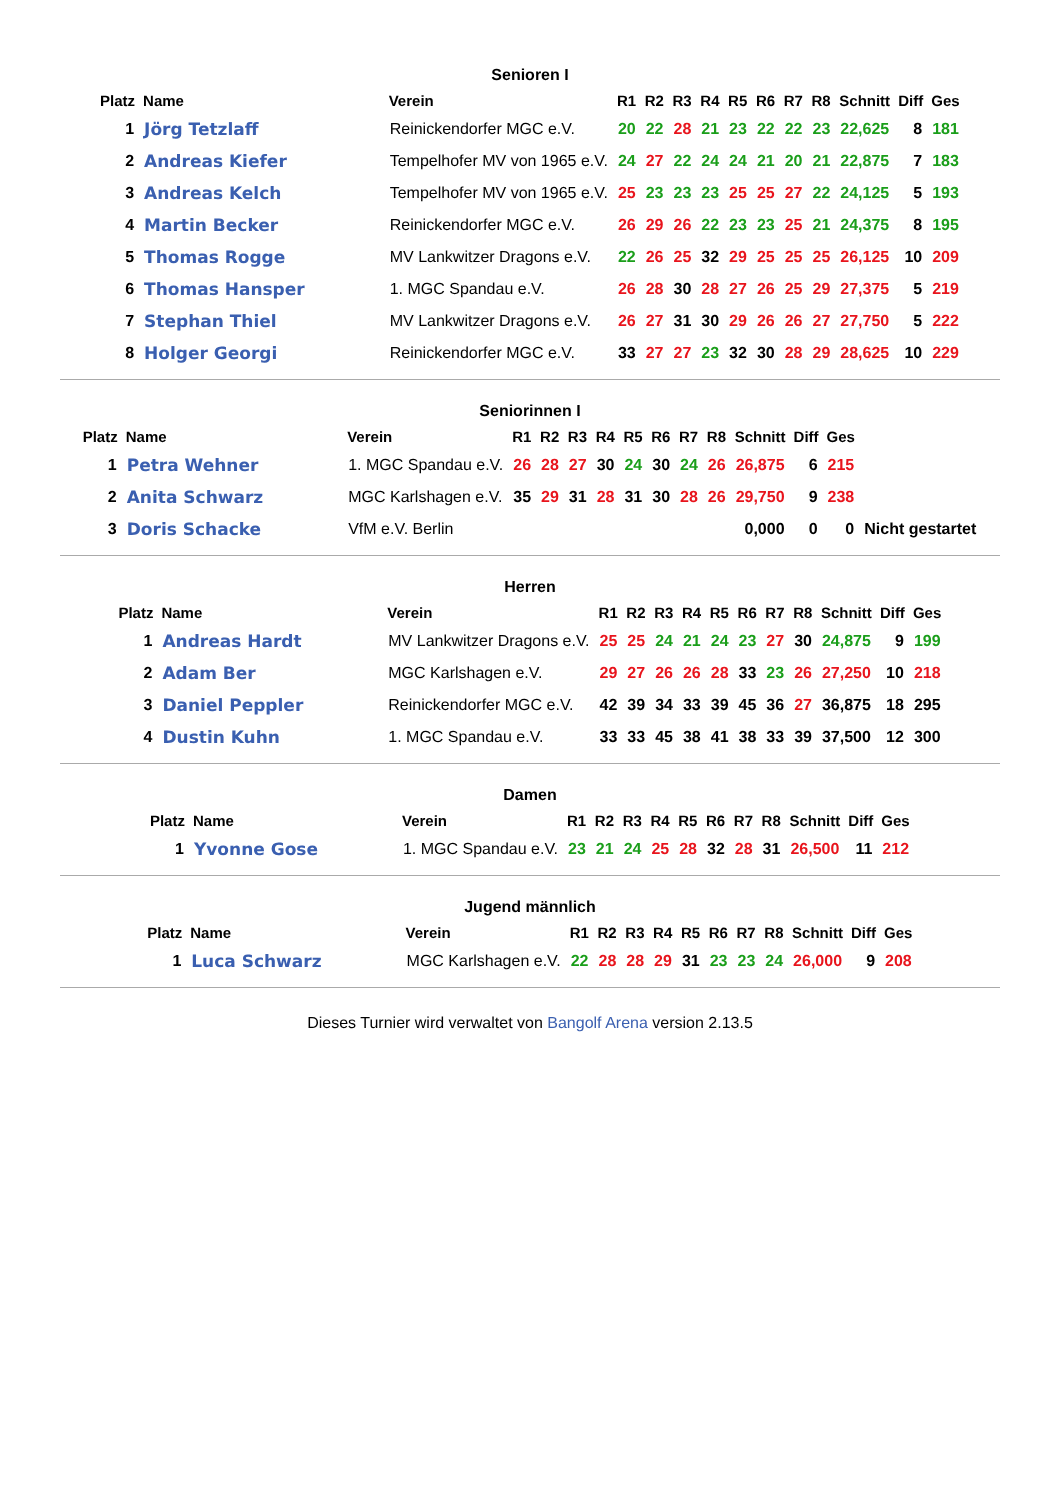Senioren I
| Platz | Name | Verein | R1 | R2 | R3 | R4 | R5 | R6 | R7 | R8 | Schnitt | Diff | Ges |
| --- | --- | --- | --- | --- | --- | --- | --- | --- | --- | --- | --- | --- | --- |
| 1 | Jörg Tetzlaff | Reinickendorfer MGC e.V. | 20 | 22 | 28 | 21 | 23 | 22 | 22 | 23 | 22,625 | 8 | 181 |
| 2 | Andreas Kiefer | Tempelhofer MV von 1965 e.V. | 24 | 27 | 22 | 24 | 24 | 21 | 20 | 21 | 22,875 | 7 | 183 |
| 3 | Andreas Kelch | Tempelhofer MV von 1965 e.V. | 25 | 23 | 23 | 23 | 25 | 25 | 27 | 22 | 24,125 | 5 | 193 |
| 4 | Martin Becker | Reinickendorfer MGC e.V. | 26 | 29 | 26 | 22 | 23 | 23 | 25 | 21 | 24,375 | 8 | 195 |
| 5 | Thomas Rogge | MV Lankwitzer Dragons e.V. | 22 | 26 | 25 | 32 | 29 | 25 | 25 | 25 | 26,125 | 10 | 209 |
| 6 | Thomas Hansper | 1. MGC Spandau e.V. | 26 | 28 | 30 | 28 | 27 | 26 | 25 | 29 | 27,375 | 5 | 219 |
| 7 | Stephan Thiel | MV Lankwitzer Dragons e.V. | 26 | 27 | 31 | 30 | 29 | 26 | 26 | 27 | 27,750 | 5 | 222 |
| 8 | Holger Georgi | Reinickendorfer MGC e.V. | 33 | 27 | 27 | 23 | 32 | 30 | 28 | 29 | 28,625 | 10 | 229 |
Seniorinnen I
| Platz | Name | Verein | R1 | R2 | R3 | R4 | R5 | R6 | R7 | R8 | Schnitt | Diff | Ges | |
| --- | --- | --- | --- | --- | --- | --- | --- | --- | --- | --- | --- | --- | --- | --- |
| 1 | Petra Wehner | 1. MGC Spandau e.V. | 26 | 28 | 27 | 30 | 24 | 30 | 24 | 26 | 26,875 | 6 | 215 | |
| 2 | Anita Schwarz | MGC Karlshagen e.V. | 35 | 29 | 31 | 28 | 31 | 30 | 28 | 26 | 29,750 | 9 | 238 | |
| 3 | Doris Schacke | VfM e.V. Berlin | | | | | | | | | 0,000 | 0 | 0 | Nicht gestartet |
Herren
| Platz | Name | Verein | R1 | R2 | R3 | R4 | R5 | R6 | R7 | R8 | Schnitt | Diff | Ges |
| --- | --- | --- | --- | --- | --- | --- | --- | --- | --- | --- | --- | --- | --- |
| 1 | Andreas Hardt | MV Lankwitzer Dragons e.V. | 25 | 25 | 24 | 21 | 24 | 23 | 27 | 30 | 24,875 | 9 | 199 |
| 2 | Adam Ber | MGC Karlshagen e.V. | 29 | 27 | 26 | 26 | 28 | 33 | 23 | 26 | 27,250 | 10 | 218 |
| 3 | Daniel Peppler | Reinickendorfer MGC e.V. | 42 | 39 | 34 | 33 | 39 | 45 | 36 | 27 | 36,875 | 18 | 295 |
| 4 | Dustin Kuhn | 1. MGC Spandau e.V. | 33 | 33 | 45 | 38 | 41 | 38 | 33 | 39 | 37,500 | 12 | 300 |
Damen
| Platz | Name | Verein | R1 | R2 | R3 | R4 | R5 | R6 | R7 | R8 | Schnitt | Diff | Ges |
| --- | --- | --- | --- | --- | --- | --- | --- | --- | --- | --- | --- | --- | --- |
| 1 | Yvonne Gose | 1. MGC Spandau e.V. | 23 | 21 | 24 | 25 | 28 | 32 | 28 | 31 | 26,500 | 11 | 212 |
Jugend männlich
| Platz | Name | Verein | R1 | R2 | R3 | R4 | R5 | R6 | R7 | R8 | Schnitt | Diff | Ges |
| --- | --- | --- | --- | --- | --- | --- | --- | --- | --- | --- | --- | --- | --- |
| 1 | Luca Schwarz | MGC Karlshagen e.V. | 22 | 28 | 28 | 29 | 31 | 23 | 23 | 24 | 26,000 | 9 | 208 |
Dieses Turnier wird verwaltet von Bangolf Arena version 2.13.5